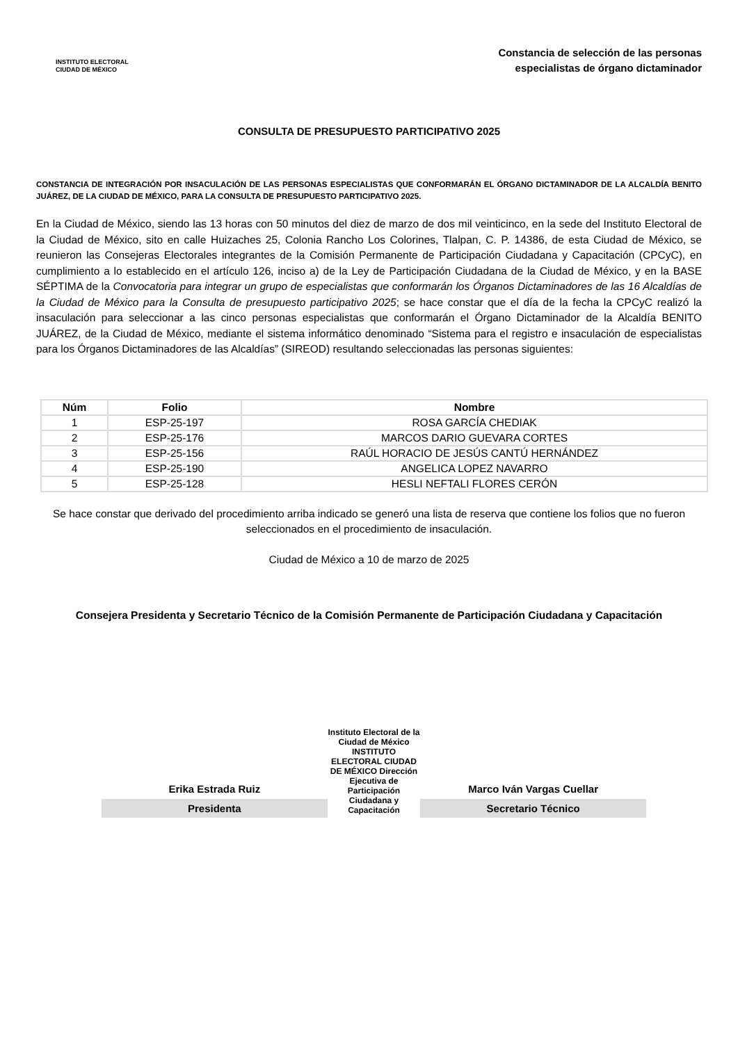INSTITUTO ELECTORAL
CIUDAD DE MÉXICO
Constancia de selección de las personas
especialistas de órgano dictaminador
CONSULTA DE PRESUPUESTO PARTICIPATIVO 2025
CONSTANCIA DE INTEGRACIÓN POR INSACULACIÓN DE LAS PERSONAS ESPECIALISTAS QUE CONFORMARÁN EL ÓRGANO DICTAMINADOR DE LA ALCALDÍA BENITO JUÁREZ, DE LA CIUDAD DE MÉXICO, PARA LA CONSULTA DE PRESUPUESTO PARTICIPATIVO 2025.
En la Ciudad de México, siendo las 13 horas con 50 minutos del diez de marzo de dos mil veinticinco, en la sede del Instituto Electoral de la Ciudad de México, sito en calle Huizaches 25, Colonia Rancho Los Colorines, Tlalpan, C. P. 14386, de esta Ciudad de México, se reunieron las Consejeras Electorales integrantes de la Comisión Permanente de Participación Ciudadana y Capacitación (CPCyC), en cumplimiento a lo establecido en el artículo 126, inciso a) de la Ley de Participación Ciudadana de la Ciudad de México, y en la BASE SÉPTIMA de la Convocatoria para integrar un grupo de especialistas que conformarán los Órganos Dictaminadores de las 16 Alcaldías de la Ciudad de México para la Consulta de presupuesto participativo 2025; se hace constar que el día de la fecha la CPCyC realizó la insaculación para seleccionar a las cinco personas especialistas que conformarán el Órgano Dictaminador de la Alcaldía BENITO JUÁREZ, de la Ciudad de México, mediante el sistema informático denominado “Sistema para el registro e insaculación de especialistas para los Órganos Dictaminadores de las Alcaldías” (SIREOD) resultando seleccionadas las personas siguientes:
| Núm | Folio | Nombre |
| --- | --- | --- |
| 1 | ESP-25-197 | ROSA GARCÍA CHEDIAK |
| 2 | ESP-25-176 | MARCOS DARIO GUEVARA CORTES |
| 3 | ESP-25-156 | RAÚL HORACIO DE JESÚS CANTÚ HERNÁNDEZ |
| 4 | ESP-25-190 | ANGELICA LOPEZ NAVARRO |
| 5 | ESP-25-128 | HESLI NEFTALI FLORES CERÓN |
Se hace constar que derivado del procedimiento arriba indicado se generó una lista de reserva que contiene los folios que no fueron seleccionados en el procedimiento de insaculación.
Ciudad de México a 10 de marzo de 2025
Consejera Presidenta y Secretario Técnico de la Comisión Permanente de Participación Ciudadana y Capacitación
Erika Estrada Ruiz
Presidenta
Instituto Electoral de la Ciudad de México INSTITUTO ELECTORAL CIUDAD DE MÉXICO Dirección Ejecutiva de Participación Ciudadana y Capacitación
Marco Iván Vargas Cuellar
Secretario Técnico